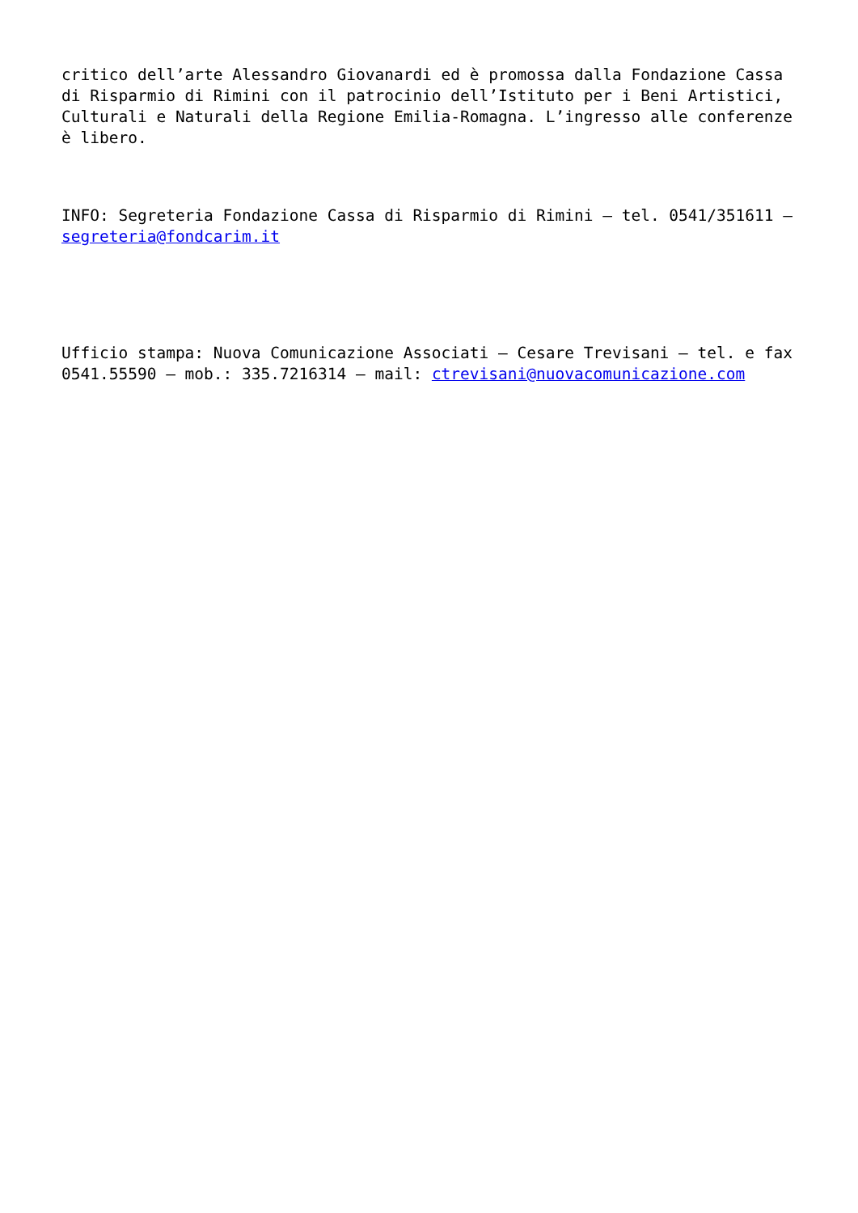critico dell’arte Alessandro Giovanardi ed è promossa dalla Fondazione Cassa di Risparmio di Rimini con il patrocinio dell’Istituto per i Beni Artistici, Culturali e Naturali della Regione Emilia-Romagna. L’ingresso alle conferenze è libero.
INFO: Segreteria Fondazione Cassa di Risparmio di Rimini – tel. 0541/351611 – segreteria@fondcarim.it
Ufficio stampa: Nuova Comunicazione Associati – Cesare Trevisani – tel. e fax 0541.55590 – mob.: 335.7216314 – mail: ctrevisani@nuovacomunicazione.com